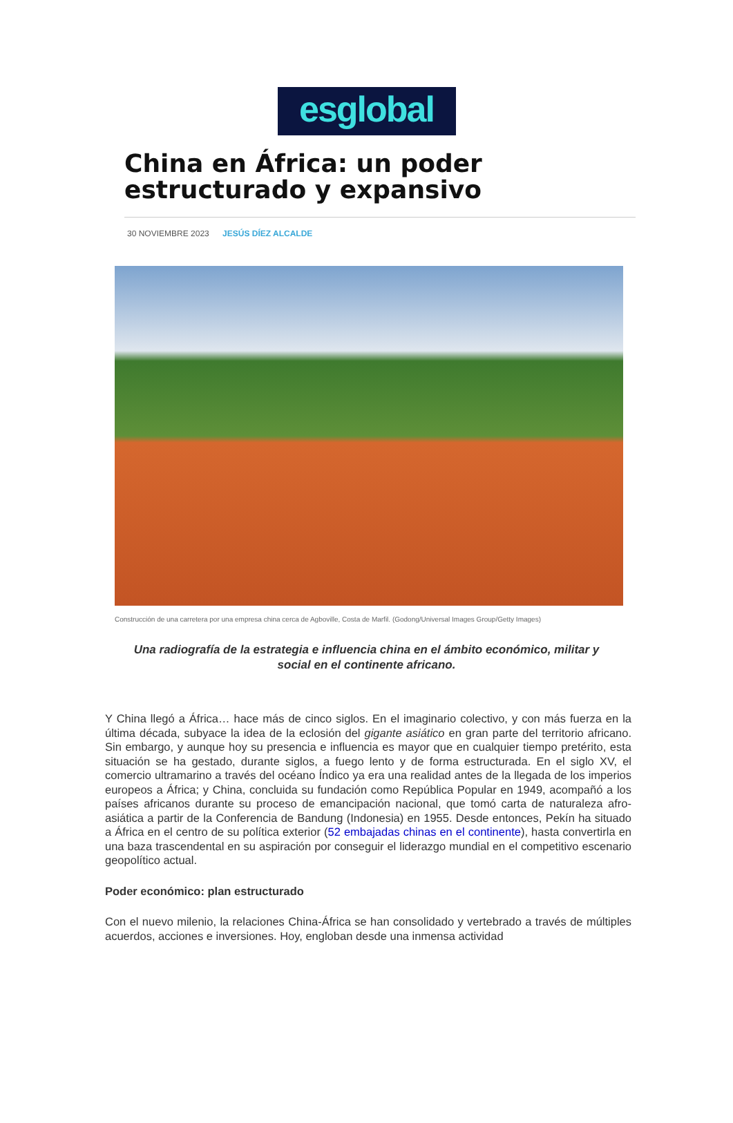esglobal
China en África: un poder estructurado y expansivo
30 NOVIEMBRE 2023 JESÚS DÍEZ ALCALDE
Construcción de una carretera por una empresa china cerca de Agboville, Costa de Marfil. (Godong/Universal Images Group/Getty Images)
Una radiografía de la estrategia e influencia china en el ámbito económico, militar y social en el continente africano.
Y China llegó a África… hace más de cinco siglos. En el imaginario colectivo, y con más fuerza en la última década, subyace la idea de la eclosión del gigante asiático en gran parte del territorio africano. Sin embargo, y aunque hoy su presencia e influencia es mayor que en cualquier tiempo pretérito, esta situación se ha gestado, durante siglos, a fuego lento y de forma estructurada. En el siglo XV, el comercio ultramarino a través del océano Índico ya era una realidad antes de la llegada de los imperios europeos a África; y China, concluida su fundación como República Popular en 1949, acompañó a los países africanos durante su proceso de emancipación nacional, que tomó carta de naturaleza afro-asiática a partir de la Conferencia de Bandung (Indonesia) en 1955. Desde entonces, Pekín ha situado a África en el centro de su política exterior (52 embajadas chinas en el continente), hasta convertirla en una baza trascendental en su aspiración por conseguir el liderazgo mundial en el competitivo escenario geopolítico actual.
Poder económico: plan estructurado
Con el nuevo milenio, la relaciones China-África se han consolidado y vertebrado a través de múltiples acuerdos, acciones e inversiones. Hoy, engloban desde una inmensa actividad